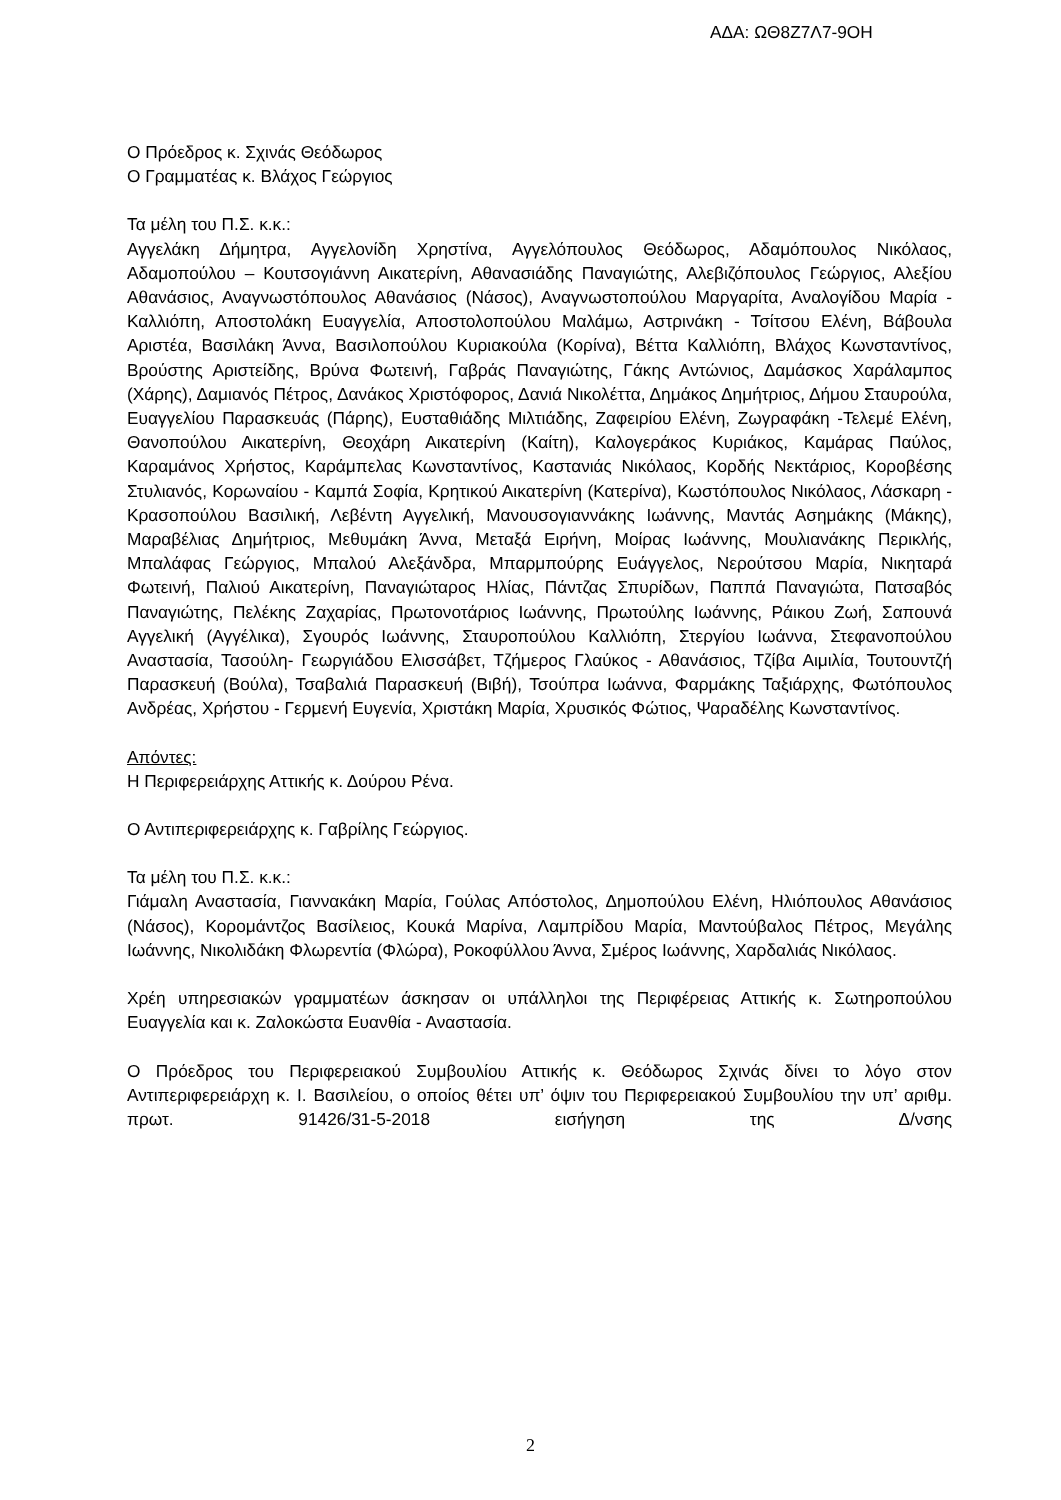ΑΔΑ: ΩΘ8Ζ7Λ7-9ΟΗ
Ο Πρόεδρος κ. Σχινάς Θεόδωρος
Ο Γραμματέας κ. Βλάχος Γεώργιος
Τα μέλη του Π.Σ. κ.κ.:
Αγγελάκη Δήμητρα, Αγγελονίδη Χρηστίνα, Αγγελόπουλος Θεόδωρος, Αδαμόπουλος Νικόλαος, Αδαμοπούλου – Κουτσογιάννη Αικατερίνη, Αθανασιάδης Παναγιώτης, Αλεβιζόπουλος Γεώργιος, Αλεξίου Αθανάσιος, Αναγνωστόπουλος Αθανάσιος (Νάσος), Αναγνωστοπούλου Μαργαρίτα, Αναλογίδου Μαρία - Καλλιόπη, Αποστολάκη Ευαγγελία, Αποστολοπούλου Μαλάμω, Αστρινάκη - Τσίτσου Ελένη, Βάβουλα Αριστέα, Βασιλάκη Άννα, Βασιλοπούλου Κυριακούλα (Κορίνα), Βέττα Καλλιόπη, Βλάχος Κωνσταντίνος, Βρούστης Αριστείδης, Βρύνα Φωτεινή, Γαβράς Παναγιώτης, Γάκης Αντώνιος, Δαμάσκος Χαράλαμπος (Χάρης), Δαμιανός Πέτρος, Δανάκος Χριστόφορος, Δανιά Νικολέττα, Δημάκος Δημήτριος, Δήμου Σταυρούλα, Ευαγγελίου Παρασκευάς (Πάρης), Ευσταθιάδης Μιλτιάδης, Ζαφειρίου Ελένη, Ζωγραφάκη -Τελεμέ Ελένη, Θανοπούλου Αικατερίνη, Θεοχάρη Αικατερίνη (Καίτη), Καλογεράκος Κυριάκος, Καμάρας Παύλος, Καραμάνος Χρήστος, Καράμπελας Κωνσταντίνος, Καστανιάς Νικόλαος, Κορδής Νεκτάριος, Κοροβέσης Στυλιανός, Κορωναίου - Καμπά Σοφία, Κρητικού Αικατερίνη (Κατερίνα), Κωστόπουλος Νικόλαος, Λάσκαρη - Κρασοπούλου Βασιλική, Λεβέντη Αγγελική, Μανουσογιαννάκης Ιωάννης, Μαντάς Ασημάκης (Μάκης), Μαραβέλιας Δημήτριος, Μεθυμάκη Άννα, Μεταξά Ειρήνη, Μοίρας Ιωάννης, Μουλιανάκης Περικλής, Μπαλάφας Γεώργιος, Μπαλού Αλεξάνδρα, Μπαρμπούρης Ευάγγελος, Νερούτσου Μαρία, Νικηταρά Φωτεινή, Παλιού Αικατερίνη, Παναγιώταρος Ηλίας, Πάντζας Σπυρίδων, Παππά Παναγιώτα, Πατσαβός Παναγιώτης, Πελέκης Ζαχαρίας, Πρωτονοτάριος Ιωάννης, Πρωτούλης Ιωάννης, Ράικου Ζωή, Σαπουνά Αγγελική (Αγγέλικα), Σγουρός Ιωάννης, Σταυροπούλου Καλλιόπη, Στεργίου Ιωάννα, Στεφανοπούλου Αναστασία, Τασούλη- Γεωργιάδου Ελισσάβετ, Τζήμερος Γλαύκος - Αθανάσιος, Τζίβα Αιμιλία, Τουτουντζή Παρασκευή (Βούλα), Τσαβαλιά Παρασκευή (Βιβή), Τσούπρα Ιωάννα, Φαρμάκης Ταξιάρχης, Φωτόπουλος Ανδρέας, Χρήστου - Γερμενή Ευγενία, Χριστάκη Μαρία, Χρυσικός Φώτιος, Ψαραδέλης Κωνσταντίνος.
Απόντες:
Η Περιφερειάρχης Αττικής κ. Δούρου Ρένα.
Ο Αντιπεριφερειάρχης κ. Γαβρίλης Γεώργιος.
Τα μέλη του Π.Σ. κ.κ.:
Γιάμαλη Αναστασία, Γιαννακάκη Μαρία, Γούλας Απόστολος, Δημοπούλου Ελένη, Ηλιόπουλος Αθανάσιος (Νάσος), Κορομάντζος Βασίλειος, Κουκά Μαρίνα, Λαμπρίδου Μαρία, Μαντούβαλος Πέτρος, Μεγάλης Ιωάννης, Νικολιδάκη Φλωρεντία (Φλώρα), Ροκοφύλλου Άννα, Σμέρος Ιωάννης, Χαρδαλιάς Νικόλαος.
Χρέη υπηρεσιακών γραμματέων άσκησαν οι υπάλληλοι της Περιφέρειας Αττικής κ. Σωτηροπούλου Ευαγγελία και κ. Ζαλοκώστα Ευανθία - Αναστασία.
Ο Πρόεδρος του Περιφερειακού Συμβουλίου Αττικής κ. Θεόδωρος Σχινάς δίνει το λόγο στον Αντιπεριφερειάρχη κ. Ι. Βασιλείου, ο οποίος θέτει υπ’ όψιν του Περιφερειακού Συμβουλίου την υπ’ αριθμ. πρωτ. 91426/31-5-2018 εισήγηση της Δ/νσης
2